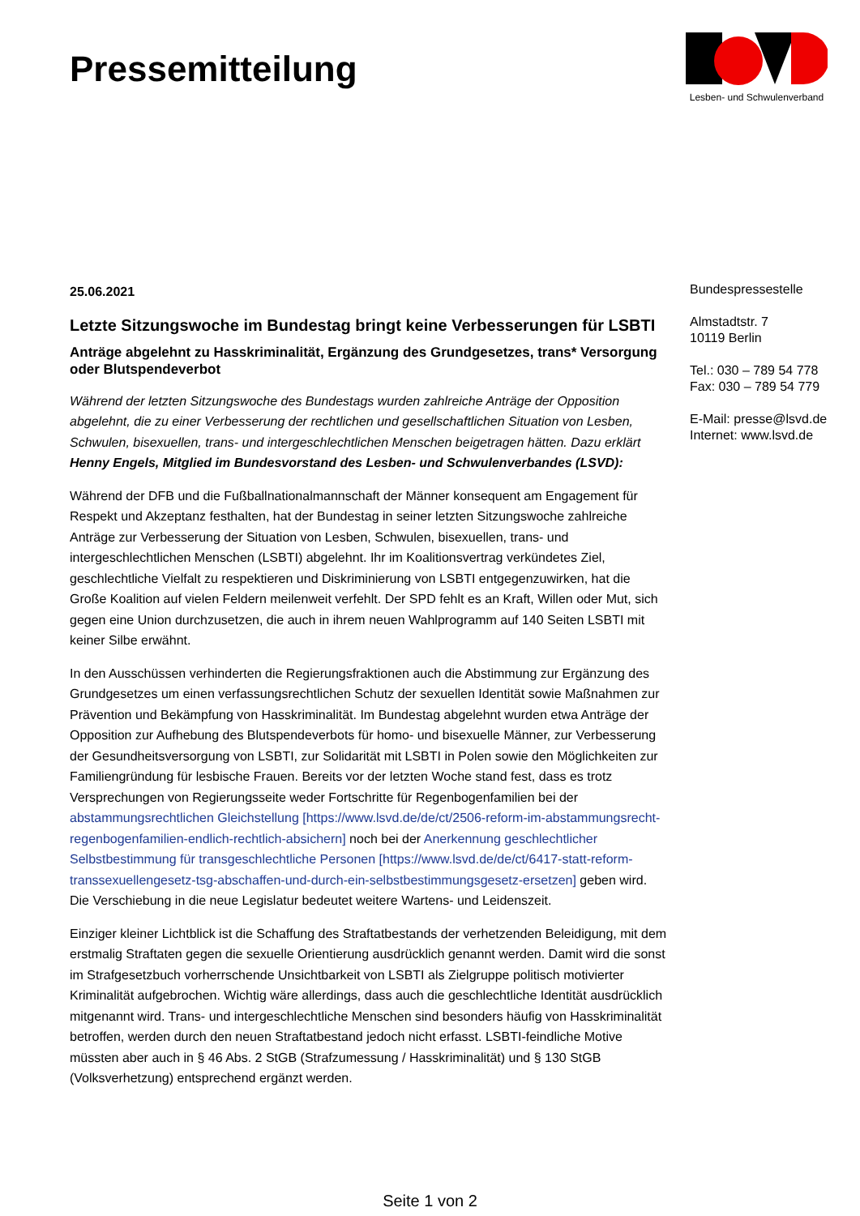Pressemitteilung
Lesben- und Schwulenverband
25.06.2021
Letzte Sitzungswoche im Bundestag bringt keine Verbesserungen für LSBTI
Anträge abgelehnt zu Hasskriminalität, Ergänzung des Grundgesetzes, trans* Versorgung oder Blutspendeverbot
Während der letzten Sitzungswoche des Bundestags wurden zahlreiche Anträge der Opposition abgelehnt, die zu einer Verbesserung der rechtlichen und gesellschaftlichen Situation von Lesben, Schwulen, bisexuellen, trans- und intergeschlechtlichen Menschen beigetragen hätten. Dazu erklärt Henny Engels, Mitglied im Bundesvorstand des Lesben- und Schwulenverbandes (LSVD):
Während der DFB und die Fußballnationalmannschaft der Männer konsequent am Engagement für Respekt und Akzeptanz festhalten, hat der Bundestag in seiner letzten Sitzungswoche zahlreiche Anträge zur Verbesserung der Situation von Lesben, Schwulen, bisexuellen, trans- und intergeschlechtlichen Menschen (LSBTI) abgelehnt. Ihr im Koalitionsvertrag verkündetes Ziel, geschlechtliche Vielfalt zu respektieren und Diskriminierung von LSBTI entgegenzuwirken, hat die Große Koalition auf vielen Feldern meilenweit verfehlt. Der SPD fehlt es an Kraft, Willen oder Mut, sich gegen eine Union durchzusetzen, die auch in ihrem neuen Wahlprogramm auf 140 Seiten LSBTI mit keiner Silbe erwähnt.
In den Ausschüssen verhinderten die Regierungsfraktionen auch die Abstimmung zur Ergänzung des Grundgesetzes um einen verfassungsrechtlichen Schutz der sexuellen Identität sowie Maßnahmen zur Prävention und Bekämpfung von Hasskriminalität. Im Bundestag abgelehnt wurden etwa Anträge der Opposition zur Aufhebung des Blutspendeverbots für homo- und bisexuelle Männer, zur Verbesserung der Gesundheitsversorgung von LSBTI, zur Solidarität mit LSBTI in Polen sowie den Möglichkeiten zur Familiengründung für lesbische Frauen. Bereits vor der letzten Woche stand fest, dass es trotz Versprechungen von Regierungsseite weder Fortschritte für Regenbogenfamilien bei der abstammungsrechtlichen Gleichstellung [https://www.lsvd.de/de/ct/2506-reform-im-abstammungsrecht-regenbogenfamilien-endlich-rechtlich-absichern] noch bei der Anerkennung geschlechtlicher Selbstbestimmung für transgeschlechtliche Personen [https://www.lsvd.de/de/ct/6417-statt-reform-transsexuellengesetz-tsg-abschaffen-und-durch-ein-selbstbestimmungsgesetz-ersetzen] geben wird. Die Verschiebung in die neue Legislatur bedeutet weitere Wartens- und Leidenszeit.
Einziger kleiner Lichtblick ist die Schaffung des Straftatbestands der verhetzenden Beleidigung, mit dem erstmalig Straftaten gegen die sexuelle Orientierung ausdrücklich genannt werden. Damit wird die sonst im Strafgesetzbuch vorherrschende Unsichtbarkeit von LSBTI als Zielgruppe politisch motivierter Kriminalität aufgebrochen. Wichtig wäre allerdings, dass auch die geschlechtliche Identität ausdrücklich mitgenannt wird. Trans- und intergeschlechtliche Menschen sind besonders häufig von Hasskriminalität betroffen, werden durch den neuen Straftatbestand jedoch nicht erfasst. LSBTI-feindliche Motive müssten aber auch in § 46 Abs. 2 StGB (Strafzumessung / Hasskriminalität) und § 130 StGB (Volksverhetzung) entsprechend ergänzt werden.
Bundespressestelle
Almstadtstr. 7
10119 Berlin
Tel.: 030 – 789 54 778
Fax: 030 – 789 54 779
E-Mail: presse@lsvd.de
Internet: www.lsvd.de
Seite 1 von 2